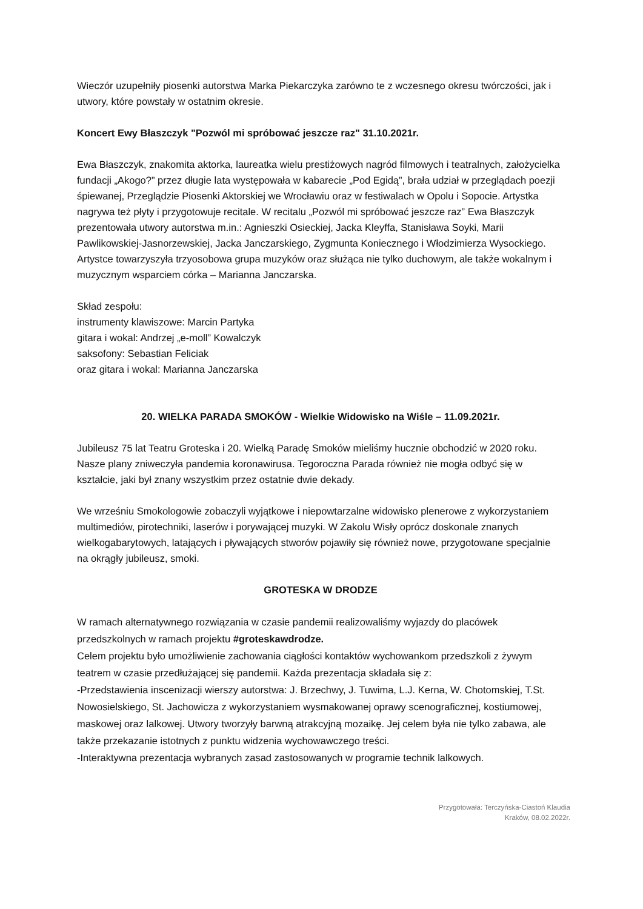Wieczór uzupełniły piosenki autorstwa Marka Piekarczyka zarówno te z wczesnego okresu twórczości, jak i utwory, które powstały w ostatnim okresie.
Koncert Ewy Błaszczyk "Pozwól mi spróbować jeszcze raz" 31.10.2021r.
Ewa Błaszczyk, znakomita aktorka, laureatka wielu prestiżowych nagród filmowych i teatralnych, założycielka fundacji „Akogo?” przez długie lata występowała w kabarecie „Pod Egidą”, brała udział w przeglądach poezji śpiewanej, Przeglądzie Piosenki Aktorskiej we Wrocławiu oraz w festiwalach w Opolu i Sopocie. Artystka nagrywa też płyty i przygotowuje recitale. W recitalu „Pozwól mi spróbować jeszcze raz” Ewa Błaszczyk prezentowała utwory autorstwa m.in.: Agnieszki Osieckiej, Jacka Kleyffa, Stanisława Soyki, Marii Pawlikowskiej-Jasnorzewskiej, Jacka Janczarskiego, Zygmunta Koniecznego i Włodzimierza Wysockiego. Artystce towarzyszyła trzyosobowa grupa muzyków oraz służąca nie tylko duchowym, ale także wokalnym i muzycznym wsparciem córka – Marianna Janczarska.
Skład zespołu:
instrumenty klawiszowe: Marcin Partyka
gitara i wokal: Andrzej „e-moll” Kowalczyk
saksofony: Sebastian Feliciak
oraz gitara i wokal: Marianna Janczarska
20. WIELKA PARADA SMOKÓW - Wielkie Widowisko na Wiśle – 11.09.2021r.
Jubileusz 75 lat Teatru Groteska i 20. Wielką Paradę Smoków mieliśmy hucznie obchodzić w 2020 roku. Nasze plany zniweczyła pandemia koronawirusa. Tegoroczna Parada również nie mogła odbyć się w kształcie, jaki był znany wszystkim przez ostatnie dwie dekady.
We wrześniu Smokologowie zobaczyli wyjątkowe i niepowtarzalne widowisko plenerowe z wykorzystaniem multimediów, pirotechniki, laserów i porywającej muzyki. W Zakolu Wisły oprócz doskonale znanych wielkogabarytowych, latających i pływających stworów pojawiły się również nowe, przygotowane specjalnie na okrągły jubileusz, smoki.
GROTESKA W DRODZE
W ramach alternatywnego rozwiązania w czasie pandemii realizowaliśmy wyjazdy do placówek przedszkolnych w ramach projektu #groteskawdrodze.
Celem projektu było umożliwienie zachowania ciągłości kontaktów wychowankom przedszkoli z żywym teatrem w czasie przedłużającej się pandemii. Każda prezentacja składała się z:
-Przedstawienia inscenizacji wierszy autorstwa: J. Brzechwy, J. Tuwima, L.J. Kerna, W. Chotomskiej, T.St. Nowosielskiego, St. Jachowicza z wykorzystaniem wysmakowanej oprawy scenograficznej, kostiumowej, maskowej oraz lalkowej. Utwory tworzyły barwną atrakcyjną mozaikę. Jej celem była nie tylko zabawa, ale także przekazanie istotnych z punktu widzenia wychowawczego treści.
-Interaktywna prezentacja wybranych zasad zastosowanych w programie technik lalkowych.
Przygotowała: Terczyńska-Ciastoń Klaudia
Kraków, 08.02.2022r.